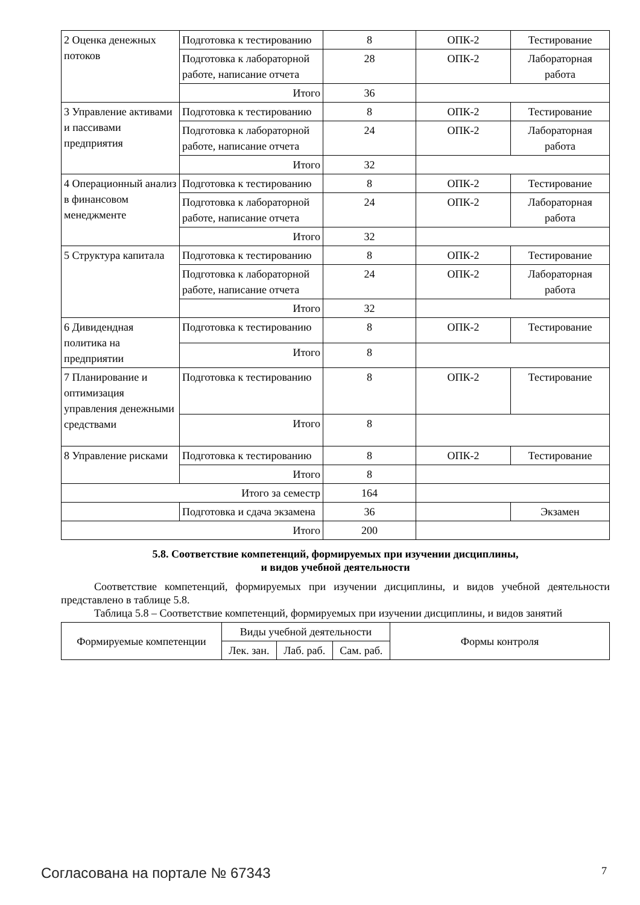| 2 Оценка денежных потоков | Подготовка к тестированию | 8 | ОПК-2 | Тестирование |
| | Подготовка к лабораторной работе, написание отчета | 28 | ОПК-2 | Лабораторная работа |
| | Итого | 36 | | |
| 3 Управление активами и пассивами предприятия | Подготовка к тестированию | 8 | ОПК-2 | Тестирование |
| | Подготовка к лабораторной работе, написание отчета | 24 | ОПК-2 | Лабораторная работа |
| | Итого | 32 | | |
| 4 Операционный анализ в финансовом менеджменте | Подготовка к тестированию | 8 | ОПК-2 | Тестирование |
| | Подготовка к лабораторной работе, написание отчета | 24 | ОПК-2 | Лабораторная работа |
| | Итого | 32 | | |
| 5 Структура капитала | Подготовка к тестированию | 8 | ОПК-2 | Тестирование |
| | Подготовка к лабораторной работе, написание отчета | 24 | ОПК-2 | Лабораторная работа |
| | Итого | 32 | | |
| 6 Дивидендная политика на предприятии | Подготовка к тестированию | 8 | ОПК-2 | Тестирование |
| | Итого | 8 | | |
| 7 Планирование и оптимизация управления денежными средствами | Подготовка к тестированию | 8 | ОПК-2 | Тестирование |
| | Итого | 8 | | |
| 8 Управление рисками | Подготовка к тестированию | 8 | ОПК-2 | Тестирование |
| | Итого | 8 | | |
| Итого за семестр | | 164 | | |
| | Подготовка и сдача экзамена | 36 | | Экзамен |
| Итого | | 200 | | |
5.8. Соответствие компетенций, формируемых при изучении дисциплины,
и видов учебной деятельности
Соответствие компетенций, формируемых при изучении дисциплины, и видов учебной деятельности представлено в таблице 5.8.
Таблица 5.8 – Соответствие компетенций, формируемых при изучении дисциплины, и видов занятий
| Формируемые компетенции | Виды учебной деятельности | | | Формы контроля |
| --- | --- | --- | --- | --- |
| | Лек. зан. | Лаб. раб. | Сам. раб. | |
Согласована на портале № 67343 7